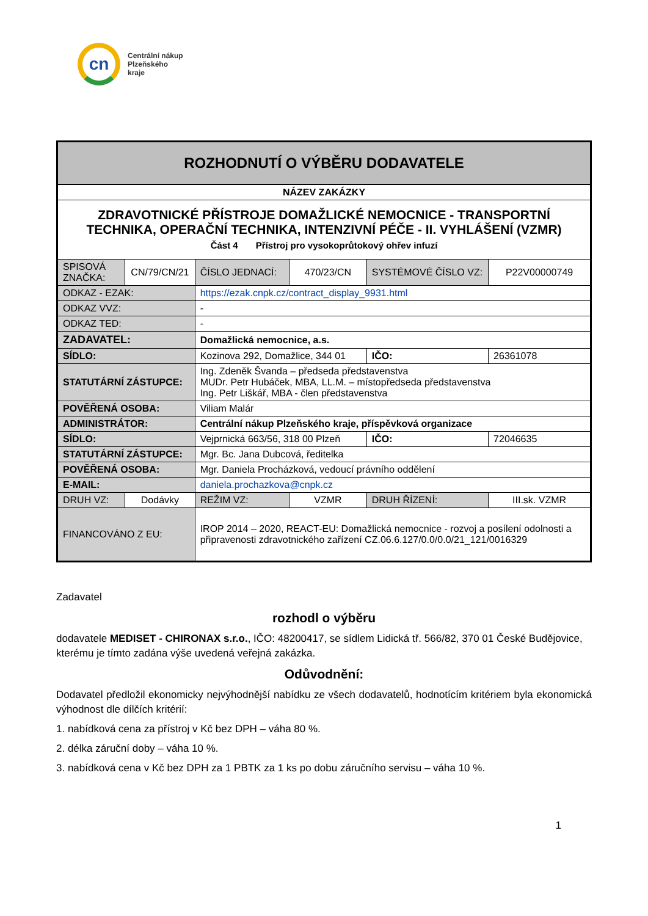cn
Centrální nákup
Plzeňského
kraje
| ROZHODNUTÍ O VÝBĚRU DODAVATELE | | | | | |
| NÁZEV ZAKÁZKY | | | | | |
| ZDRAVOTNICKÉ PŘÍSTROJE DOMAŽLICKÉ NEMOCNICE - TRANSPORTNÍ TECHNIKA, OPERAČNÍ TECHNIKA, INTENZIVNÍ PÉČE - II. VYHLÁŠENÍ (VZMR) Část 4 Přístroj pro vysokoprůtokový ohřev infuzí | | | | | |
| SPISOVÁ ZNAČKA: | CN/79/CN/21 | ČÍSLO JEDNACÍ: | 470/23/CN | SYSTÉMOVÉ ČÍSLO VZ: | P22V00000749 |
| ODKAZ - EZAK: | | https://ezak.cnpk.cz/contract_display_9931.html | | | |
| ODKAZ VVZ: | | - | | | |
| ODKAZ TED: | | - | | | |
| ZADAVATEL: | | Domažlická nemocnice, a.s. | | | |
| SÍDLO: | | Kozinova 292, Domažlice, 344 01 | | IČO: | 26361078 |
| STATUTÁRNÍ ZÁSTUPCE: | | Ing. Zdeněk Švanda – předseda představenstva MUDr. Petr Hubáček, MBA, LL.M. – místopředseda představenstva Ing. Petr Liškář, MBA - člen představenstva | | | |
| POVĚŘENÁ OSOBA: | | Viliam Malár | | | |
| ADMINISTRÁTOR: | | Centrální nákup Plzeňského kraje, příspěvková organizace | | | |
| SÍDLO: | | Vejprnická 663/56, 318 00 Plzeň | | IČO: | 72046635 |
| STATUTÁRNÍ ZÁSTUPCE: | | Mgr. Bc. Jana Dubcová, ředitelka | | | |
| POVĚŘENÁ OSOBA: | | Mgr. Daniela Procházková, vedoucí právního oddělení | | | |
| E-MAIL: | | daniela.prochazkova@cnpk.cz | | | |
| DRUH VZ: | Dodávky | REŽIM VZ: | VZMR | DRUH ŘÍZENÍ: | III.sk. VZMR |
| FINANCOVÁNO Z EU: | | IROP 2014 – 2020, REACT-EU: Domažlická nemocnice - rozvoj a posílení odolnosti a připravenosti zdravotnického zařízení CZ.06.6.127/0.0/0.0/21_121/0016329 | | | |
Zadavatel
rozhodl o výběru
dodavatele MEDISET - CHIRONAX s.r.o., IČO: 48200417, se sídlem Lidická tř. 566/82, 370 01 České Budějovice, kterému je tímto zadána výše uvedená veřejná zakázka.
Odůvodnění:
Dodavatel předložil ekonomicky nejvýhodnější nabídku ze všech dodavatelů, hodnotícím kritériem byla ekonomická výhodnost dle dílčích kritérií:
1. nabídková cena za přístroj v Kč bez DPH – váha 80 %.
2. délka záruční doby – váha 10 %.
3. nabídková cena v Kč bez DPH za 1 PBTK za 1 ks po dobu záručního servisu – váha 10 %.
1